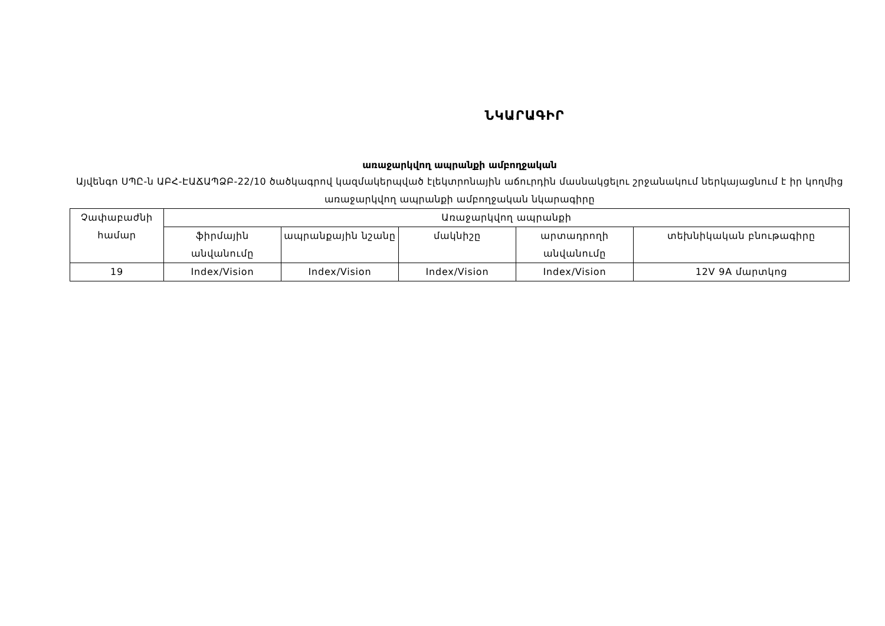ՆԿԱՐԱԳԻՐ
առաջարկվող ապրանքի ամբողջական
Այվենգո ՍՊԸ-ն ԱԲՀ-ԷԱՃԱՊՁԲ-22/10 ծածկագրով կազմակերպված էլեկտրոնային աճուրդին մասնակցելու շրջանակում ներկայացնում է իր կողմից առաջարկվող ապրանքի ամբողջական նկարագիրը
| Չափաբաժնի համար | Առաջարկվող ապրանքի | | | | |
| --- | --- | --- | --- | --- | --- |
| | ֆիրմային անվանումը | ապրանքային նշանը | մակնիշը | արտադրողի անվանումը | տեխնիկական բնութագիրը |
| 19 | Index/Vision | Index/Vision | Index/Vision | Index/Vision | 12V 9A մարտկոց |